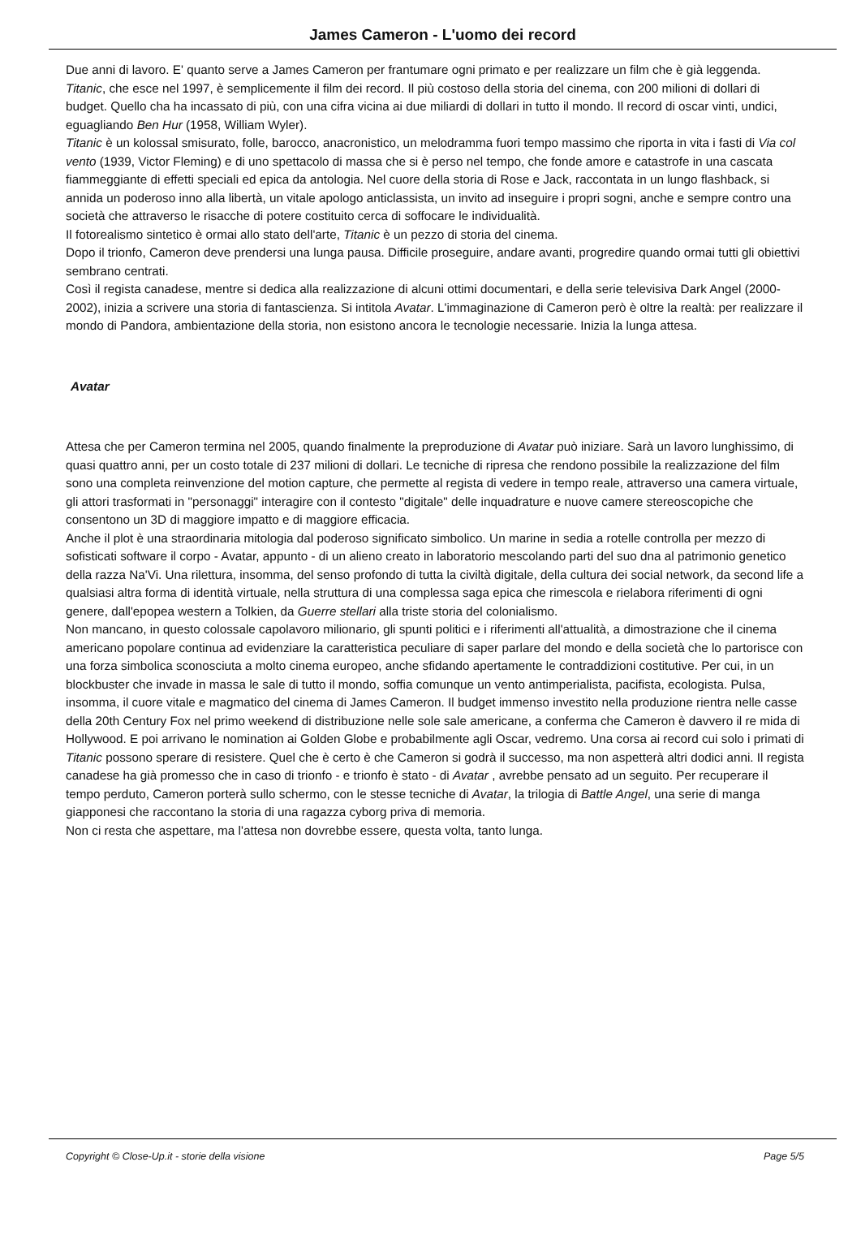James Cameron - L'uomo dei record
Due anni di lavoro. E' quanto serve a James Cameron per frantumare ogni primato e per realizzare un film che è già leggenda.
Titanic, che esce nel 1997, è semplicemente il film dei record. Il più costoso della storia del cinema, con 200 milioni di dollari di budget. Quello cha ha incassato di più, con una cifra vicina ai due miliardi di dollari in tutto il mondo. Il record di oscar vinti, undici, eguagliando Ben Hur (1958, William Wyler).
Titanic è un kolossal smisurato, folle, barocco, anacronistico, un melodramma fuori tempo massimo che riporta in vita i fasti di Via col vento (1939, Victor Fleming) e di uno spettacolo di massa che si è perso nel tempo, che fonde amore e catastrofe in una cascata fiammeggiante di effetti speciali ed epica da antologia. Nel cuore della storia di Rose e Jack, raccontata in un lungo flashback, si annida un poderoso inno alla libertà, un vitale apologo anticlassista, un invito ad inseguire i propri sogni, anche e sempre contro una società che attraverso le risacche di potere costituito cerca di soffocare le individualità.
Il fotorealismo sintetico è ormai allo stato dell'arte, Titanic è un pezzo di storia del cinema.
Dopo il trionfo, Cameron deve prendersi una lunga pausa. Difficile proseguire, andare avanti, progredire quando ormai tutti gli obiettivi sembrano centrati.
Così il regista canadese, mentre si dedica alla realizzazione di alcuni ottimi documentari, e della serie televisiva Dark Angel (2000-2002), inizia a scrivere una storia di fantascienza. Si intitola Avatar. L'immaginazione di Cameron però è oltre la realtà: per realizzare il mondo di Pandora, ambientazione della storia, non esistono ancora le tecnologie necessarie. Inizia la lunga attesa.
Avatar
Attesa che per Cameron termina nel 2005, quando finalmente la preproduzione di Avatar può iniziare. Sarà un lavoro lunghissimo, di quasi quattro anni, per un costo totale di 237 milioni di dollari. Le tecniche di ripresa che rendono possibile la realizzazione del film sono una completa reinvenzione del motion capture, che permette al regista di vedere in tempo reale, attraverso una camera virtuale, gli attori trasformati in "personaggi" interagire con il contesto "digitale" delle inquadrature e nuove camere stereoscopiche che consentono un 3D di maggiore impatto e di maggiore efficacia.
Anche il plot è una straordinaria mitologia dal poderoso significato simbolico. Un marine in sedia a rotelle controlla per mezzo di sofisticati software il corpo - Avatar, appunto - di un alieno creato in laboratorio mescolando parti del suo dna al patrimonio genetico della razza Na'Vi. Una rilettura, insomma, del senso profondo di tutta la civiltà digitale, della cultura dei social network, da second life a qualsiasi altra forma di identità virtuale, nella struttura di una complessa saga epica che rimescola e rielabora riferimenti di ogni genere, dall'epopea western a Tolkien, da Guerre stellari alla triste storia del colonialismo.
Non mancano, in questo colossale capolavoro milionario, gli spunti politici e i riferimenti all'attualità, a dimostrazione che il cinema americano popolare continua ad evidenziare la caratteristica peculiare di saper parlare del mondo e della società che lo partorisce con una forza simbolica sconosciuta a molto cinema europeo, anche sfidando apertamente le contraddizioni costitutive. Per cui, in un blockbuster che invade in massa le sale di tutto il mondo, soffia comunque un vento antimperialista, pacifista, ecologista. Pulsa, insomma, il cuore vitale e magmatico del cinema di James Cameron. Il budget immenso investito nella produzione rientra nelle casse della 20th Century Fox nel primo weekend di distribuzione nelle sole sale americane, a conferma che Cameron è davvero il re mida di Hollywood. E poi arrivano le nomination ai Golden Globe e probabilmente agli Oscar, vedremo. Una corsa ai record cui solo i primati di Titanic possono sperare di resistere. Quel che è certo è che Cameron si godrà il successo, ma non aspetterà altri dodici anni. Il regista canadese ha già promesso che in caso di trionfo - e trionfo è stato - di Avatar , avrebbe pensato ad un seguito. Per recuperare il tempo perduto, Cameron porterà sullo schermo, con le stesse tecniche di Avatar, la trilogia di Battle Angel, una serie di manga giapponesi che raccontano la storia di una ragazza cyborg priva di memoria.
Non ci resta che aspettare, ma l'attesa non dovrebbe essere, questa volta, tanto lunga.
Copyright © Close-Up.it - storie della visione Page 5/5